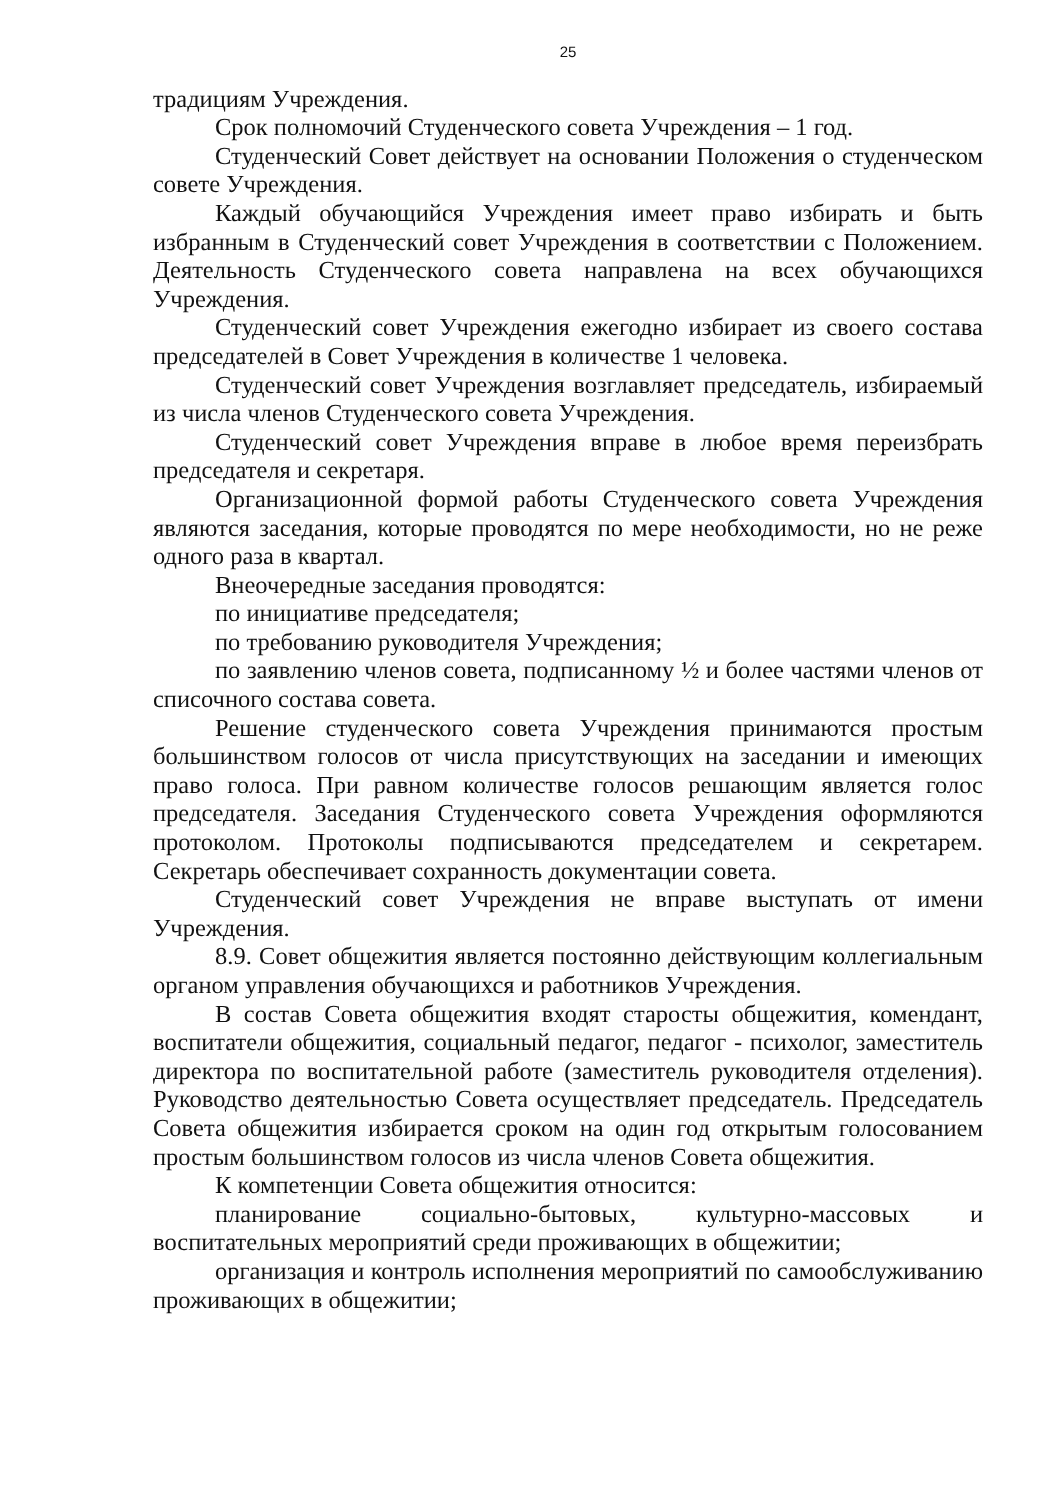25
традициям Учреждения.
Срок полномочий Студенческого совета Учреждения – 1 год.
Студенческий Совет действует на основании Положения о студенческом совете Учреждения.
Каждый обучающийся Учреждения имеет право избирать и быть избранным в Студенческий совет Учреждения в соответствии с Положением. Деятельность Студенческого совета направлена на всех обучающихся Учреждения.
Студенческий совет Учреждения ежегодно избирает из своего состава председателей в Совет Учреждения в количестве 1 человека.
Студенческий совет Учреждения возглавляет председатель, избираемый из числа членов Студенческого совета Учреждения.
Студенческий совет Учреждения вправе в любое время переизбрать председателя и секретаря.
Организационной формой работы Студенческого совета Учреждения являются заседания, которые проводятся по мере необходимости, но не реже одного раза в квартал.
Внеочередные заседания проводятся:
по инициативе председателя;
по требованию руководителя Учреждения;
по заявлению членов совета, подписанному ½ и более частями членов от списочного состава совета.
Решение студенческого совета Учреждения принимаются простым большинством голосов от числа присутствующих на заседании и имеющих право голоса. При равном количестве голосов решающим является голос председателя. Заседания Студенческого совета Учреждения оформляются протоколом. Протоколы подписываются председателем и секретарем. Секретарь обеспечивает сохранность документации совета.
Студенческий совет Учреждения не вправе выступать от имени Учреждения.
8.9. Совет общежития является постоянно действующим коллегиальным органом управления обучающихся и работников Учреждения.
В состав Совета общежития входят старосты общежития, комендант, воспитатели общежития, социальный педагог, педагог - психолог, заместитель директора по воспитательной работе (заместитель руководителя отделения). Руководство деятельностью Совета осуществляет председатель. Председатель Совета общежития избирается сроком на один год открытым голосованием простым большинством голосов из числа членов Совета общежития.
К компетенции Совета общежития относится:
планирование социально-бытовых, культурно-массовых и воспитательных мероприятий среди проживающих в общежитии;
организация и контроль исполнения мероприятий по самообслуживанию проживающих в общежитии;